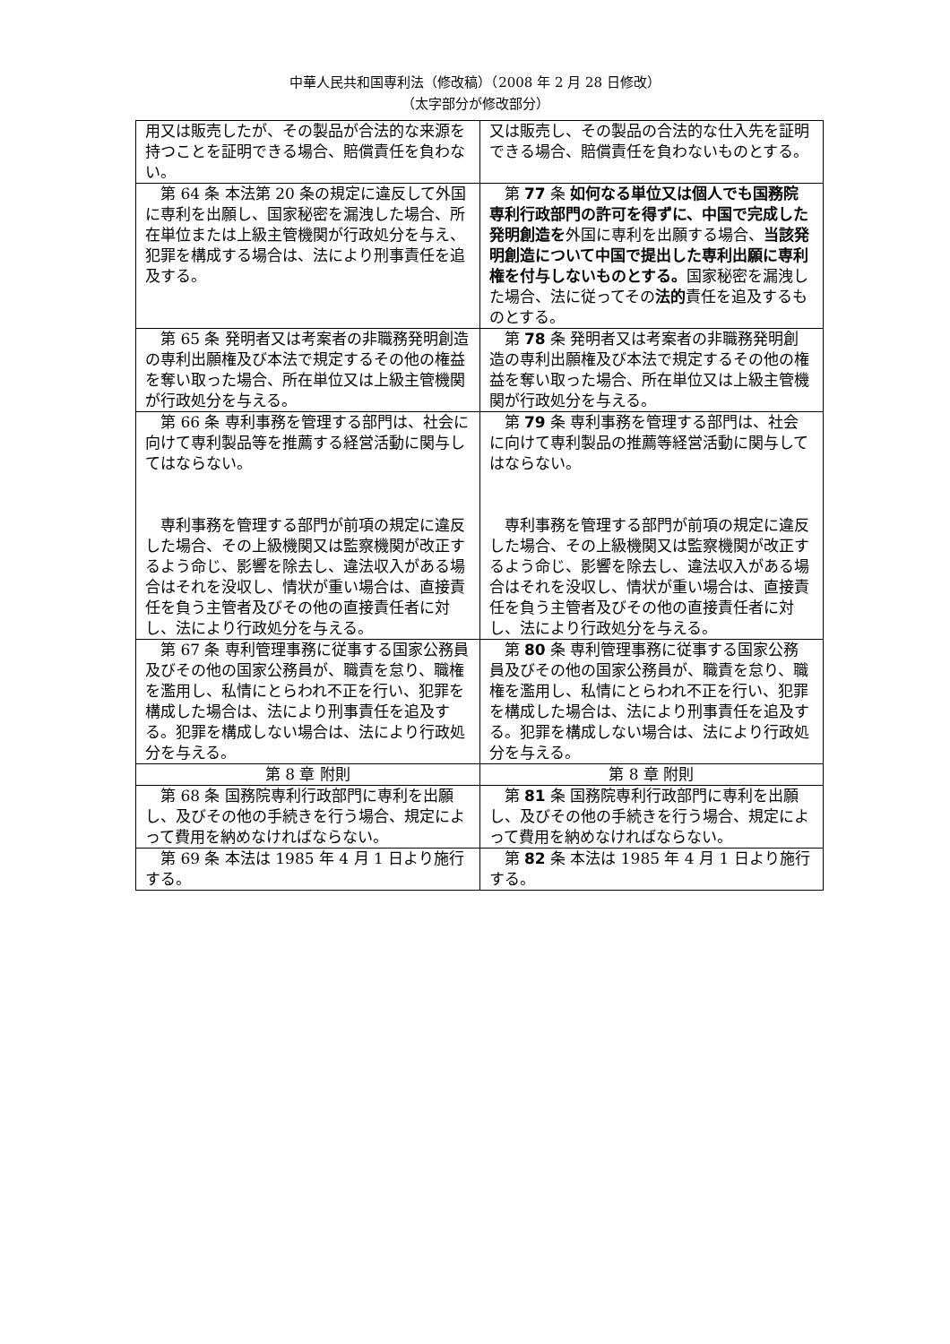中華人民共和国専利法（修改稿）（2008 年 2 月 28 日修改）
（太字部分が修改部分）
| 用又は販売したが、その製品が合法的な来源を持つことを証明できる場合、賠償責任を負わない。 | 又は販売し、その製品の合法的な仕入先を証明できる場合、賠償責任を負わないものとする。 |
| 第 64 条 本法第 20 条の規定に違反して外国に専利を出願し、国家秘密を漏洩した場合、所在単位または上級主管機関が行政処分を与え、犯罪を構成する場合は、法により刑事責任を追及する。 | 第 77 条 如何なる単位又は個人でも国務院専利行政部門の許可を得ずに、中国で完成した発明創造を 外国に専利を出願する場合、 当該発明創造について中国で提出した専利出願に専利権を付与しないものとする。 国家秘密を漏洩した場合、法に従ってその 法的 責任を追及するものとする。 |
| 第 65 条 発明者又は考案者の非職務発明創造の専利出願権及び本法で規定するその他の権益を奪い取った場合、所在単位又は上級主管機関が行政処分を与える。 | 第 78 条 発明者又は考案者の非職務発明創造の専利出願権及び本法で規定するその他の権益を奪い取った場合、所在単位又は上級主管機関が行政処分を与える。 |
| 第 66 条 専利事務を管理する部門は、社会に向けて専利製品等を推薦する経営活動に関与してはならない。 専利事務を管理する部門が前項の規定に違反した場合、その上級機関又は監察機関が改正するよう命じ、影響を除去し、違法収入がある場合はそれを没収し、情状が重い場合は、直接責任を負う主管者及びその他の直接責任者に対し、法により行政処分を与える。 | 第 79 条 専利事務を管理する部門は、社会に向けて専利製品の推薦等経営活動に関与してはならない。 専利事務を管理する部門が前項の規定に違反した場合、その上級機関又は監察機関が改正するよう命じ、影響を除去し、違法収入がある場合はそれを没収し、情状が重い場合は、直接責任を負う主管者及びその他の直接責任者に対し、法により行政処分を与える。 |
| 第 67 条 専利管理事務に従事する国家公務員及びその他の国家公務員が、職責を怠り、職権を濫用し、私情にとらわれ不正を行い、犯罪を構成した場合は、法により刑事責任を追及する。犯罪を構成しない場合は、法により行政処分を与える。 | 第 80 条 専利管理事務に従事する国家公務員及びその他の国家公務員が、職責を怠り、職権を濫用し、私情にとらわれ不正を行い、犯罪を構成した場合は、法により刑事責任を追及する。犯罪を構成しない場合は、法により行政処分を与える。 |
| 第 8 章 附則 | 第 8 章 附則 |
| 第 68 条 国務院専利行政部門に専利を出願し、及びその他の手続きを行う場合、規定によって費用を納めなければならない。 | 第 81 条 国務院専利行政部門に専利を出願し、及びその他の手続きを行う場合、規定によって費用を納めなければならない。 |
| 第 69 条 本法は 1985 年 4 月 1 日より施行する。 | 第 82 条 本法は 1985 年 4 月 1 日より施行する。 |